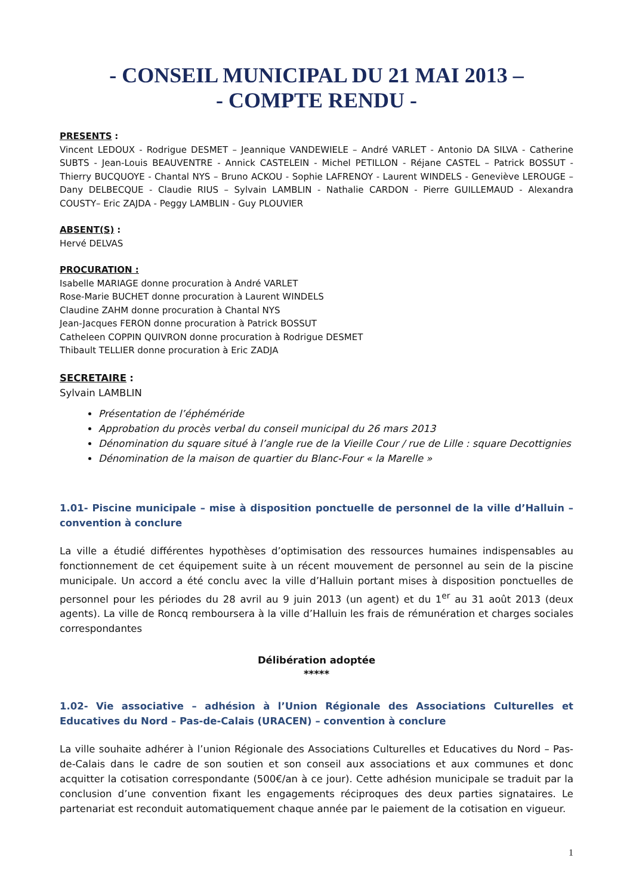- CONSEIL MUNICIPAL DU 21 MAI 2013 –
- COMPTE RENDU -
PRESENTS :
Vincent LEDOUX - Rodrigue DESMET – Jeannique VANDEWIELE – André VARLET - Antonio DA SILVA - Catherine SUBTS - Jean-Louis BEAUVENTRE - Annick CASTELEIN - Michel PETILLON - Réjane CASTEL – Patrick BOSSUT - Thierry BUCQUOYE - Chantal NYS – Bruno ACKOU - Sophie LAFRENOY - Laurent WINDELS - Geneviève LEROUGE – Dany DELBECQUE - Claudie RIUS – Sylvain LAMBLIN - Nathalie CARDON - Pierre GUILLEMAUD - Alexandra COUSTY– Eric ZAJDA - Peggy LAMBLIN - Guy PLOUVIER
ABSENT(S) :
Hervé DELVAS
PROCURATION :
Isabelle MARIAGE donne procuration à André VARLET
Rose-Marie BUCHET donne procuration à Laurent WINDELS
Claudine ZAHM donne procuration à Chantal NYS
Jean-Jacques FERON donne procuration à Patrick BOSSUT
Catheleen COPPIN QUIVRON donne procuration à Rodrigue DESMET
Thibault TELLIER donne procuration à Eric ZADJA
SECRETAIRE :
Sylvain LAMBLIN
Présentation de l’éphéméride
Approbation du procès verbal du conseil municipal du 26 mars 2013
Dénomination du square situé à l’angle rue de la Vieille Cour / rue de Lille : square Decottignies
Dénomination de la maison de quartier du Blanc-Four « la Marelle »
1.01- Piscine municipale – mise à disposition ponctuelle de personnel de la ville d’Halluin – convention à conclure
La ville a étudié différentes hypothèses d’optimisation des ressources humaines indispensables au fonctionnement de cet équipement suite à un récent mouvement de personnel au sein de la piscine municipale. Un accord a été conclu avec la ville d’Halluin portant mises à disposition ponctuelles de personnel pour les périodes du 28 avril au 9 juin 2013 (un agent) et du 1<sup>er</sup> au 31 août 2013 (deux agents). La ville de Roncq remboursera à la ville d’Halluin les frais de rémunération et charges sociales correspondantes
Délibération adoptée
*****
1.02- Vie associative – adhésion à l’Union Régionale des Associations Culturelles et Educatives du Nord – Pas-de-Calais (URACEN) – convention à conclure
La ville souhaite adhérer à l’union Régionale des Associations Culturelles et Educatives du Nord – Pas-de-Calais dans le cadre de son soutien et son conseil aux associations et aux communes et donc acquitter la cotisation correspondante (500€/an à ce jour). Cette adhésion municipale se traduit par la conclusion d’une convention fixant les engagements réciproques des deux parties signataires. Le partenariat est reconduit automatiquement chaque année par le paiement de la cotisation en vigueur.
1